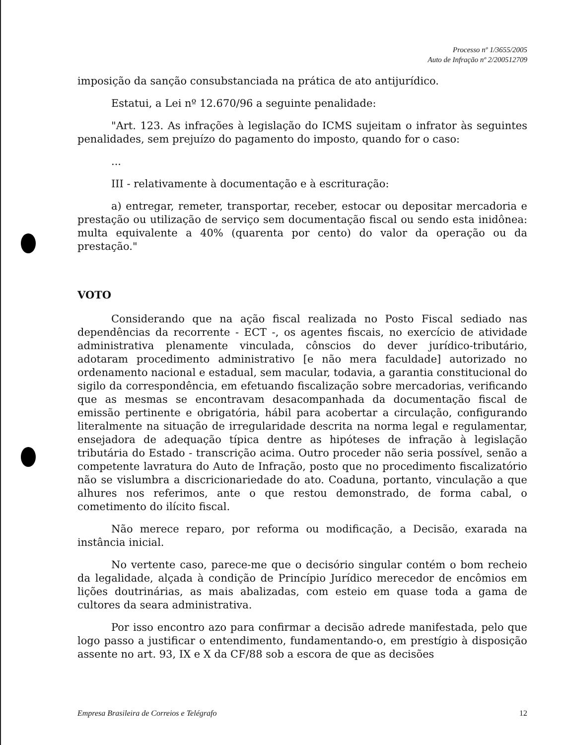Processo nº 1/3655/2005
Auto de Infração nº 2/200512709
imposição da sanção consubstanciada na prática de ato antijurídico.
Estatui, a Lei nº 12.670/96 a seguinte penalidade:
"Art. 123. As infrações à legislação do ICMS sujeitam o infrator às seguintes penalidades, sem prejuízo do pagamento do imposto, quando for o caso:
...
III - relativamente à documentação e à escrituração:
a) entregar, remeter, transportar, receber, estocar ou depositar mercadoria e prestação ou utilização de serviço sem documentação fiscal ou sendo esta inidônea: multa equivalente a 40% (quarenta por cento) do valor da operação ou da prestação."
VOTO
Considerando que na ação fiscal realizada no Posto Fiscal sediado nas dependências da recorrente - ECT -, os agentes fiscais, no exercício de atividade administrativa plenamente vinculada, cônscios do dever jurídico-tributário, adotaram procedimento administrativo [e não mera faculdade] autorizado no ordenamento nacional e estadual, sem macular, todavia, a garantia constitucional do sigilo da correspondência, em efetuando fiscalização sobre mercadorias, verificando que as mesmas se encontravam desacompanhada da documentação fiscal de emissão pertinente e obrigatória, hábil para acobertar a circulação, configurando literalmente na situação de irregularidade descrita na norma legal e regulamentar, ensejadora de adequação típica dentre as hipóteses de infração à legislação tributária do Estado - transcrição acima. Outro proceder não seria possível, senão a competente lavratura do Auto de Infração, posto que no procedimento fiscalizatório não se vislumbra a discricionariedade do ato. Coaduna, portanto, vinculação a que alhures nos referimos, ante o que restou demonstrado, de forma cabal, o cometimento do ilícito fiscal.
Não merece reparo, por reforma ou modificação, a Decisão, exarada na instância inicial.
No vertente caso, parece-me que o decisório singular contém o bom recheio da legalidade, alçada à condição de Princípio Jurídico merecedor de encômios em lições doutrinárias, as mais abalizadas, com esteio em quase toda a gama de cultores da seara administrativa.
Por isso encontro azo para confirmar a decisão adrede manifestada, pelo que logo passo a justificar o entendimento, fundamentando-o, em prestígio à disposição assente no art. 93, IX e X da CF/88 sob a escora de que as decisões
Empresa Brasileira de Correios e Telégrafo 12